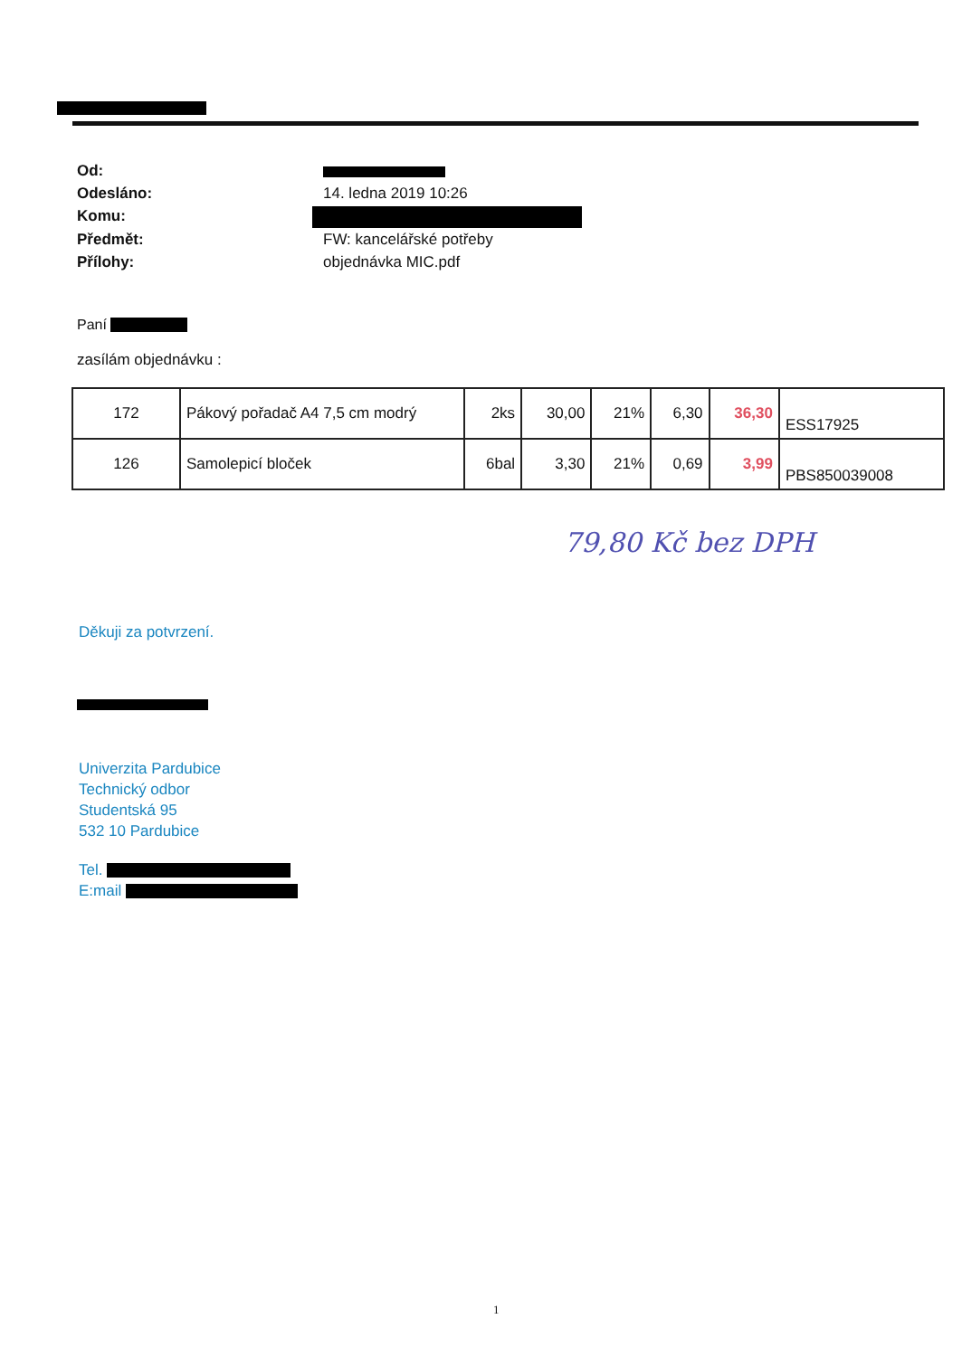Od: Odesláno: 14. ledna 2019 10:26 Komu: Předmět: FW: kancelářské potřeby Přílohy: objednávka MIC.pdf
Paní
zasílám objednávku :
| 172 | Pákový pořadač A4 7,5 cm modrý | 2ks | 30,00 | 21% | 6,30 | 36,30 | ESS17925 |
| 126 | Samolepicí bloček | 6bal | 3,30 | 21% | 0,69 | 3,99 | PBS850039008 |
79,80 Kč bez DPH
Děkuji za potvrzení.
Univerzita Pardubice
Technický odbor
Studentská 95
532 10 Pardubice
Tel.
E:mail
1